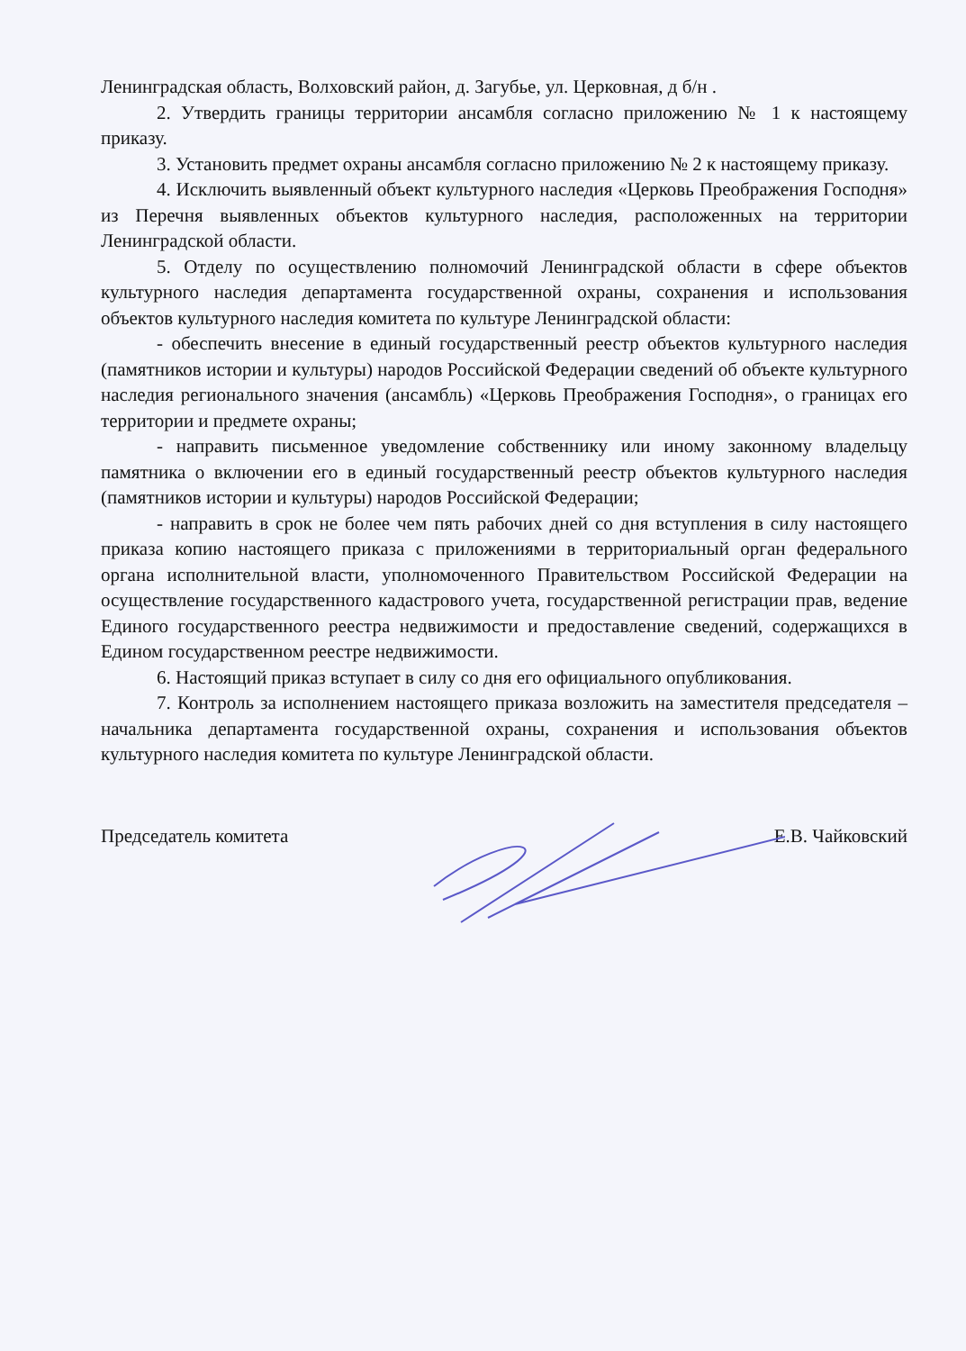Ленинградская область, Волховский район, д. Загубье, ул. Церковная, д б/н .
2. Утвердить границы территории ансамбля согласно приложению № 1 к настоящему приказу.
3. Установить предмет охраны ансамбля согласно приложению № 2 к настоящему приказу.
4. Исключить выявленный объект культурного наследия «Церковь Преображения Господня» из Перечня выявленных объектов культурного наследия, расположенных на территории Ленинградской области.
5. Отделу по осуществлению полномочий Ленинградской области в сфере объектов культурного наследия департамента государственной охраны, сохранения и использования объектов культурного наследия комитета по культуре Ленинградской области:
- обеспечить внесение в единый государственный реестр объектов культурного наследия (памятников истории и культуры) народов Российской Федерации сведений об объекте культурного наследия регионального значения (ансамбль) «Церковь Преображения Господня», о границах его территории и предмете охраны;
- направить письменное уведомление собственнику или иному законному владельцу памятника о включении его в единый государственный реестр объектов культурного наследия (памятников истории и культуры) народов Российской Федерации;
- направить в срок не более чем пять рабочих дней со дня вступления в силу настоящего приказа копию настоящего приказа с приложениями в территориальный орган федерального органа исполнительной власти, уполномоченного Правительством Российской Федерации на осуществление государственного кадастрового учета, государственной регистрации прав, ведение Единого государственного реестра недвижимости и предоставление сведений, содержащихся в Едином государственном реестре недвижимости.
6. Настоящий приказ вступает в силу со дня его официального опубликования.
7. Контроль за исполнением настоящего приказа возложить на заместителя председателя – начальника департамента государственной охраны, сохранения и использования объектов культурного наследия комитета по культуре Ленинградской области.
Председатель комитета Е.В. Чайковский